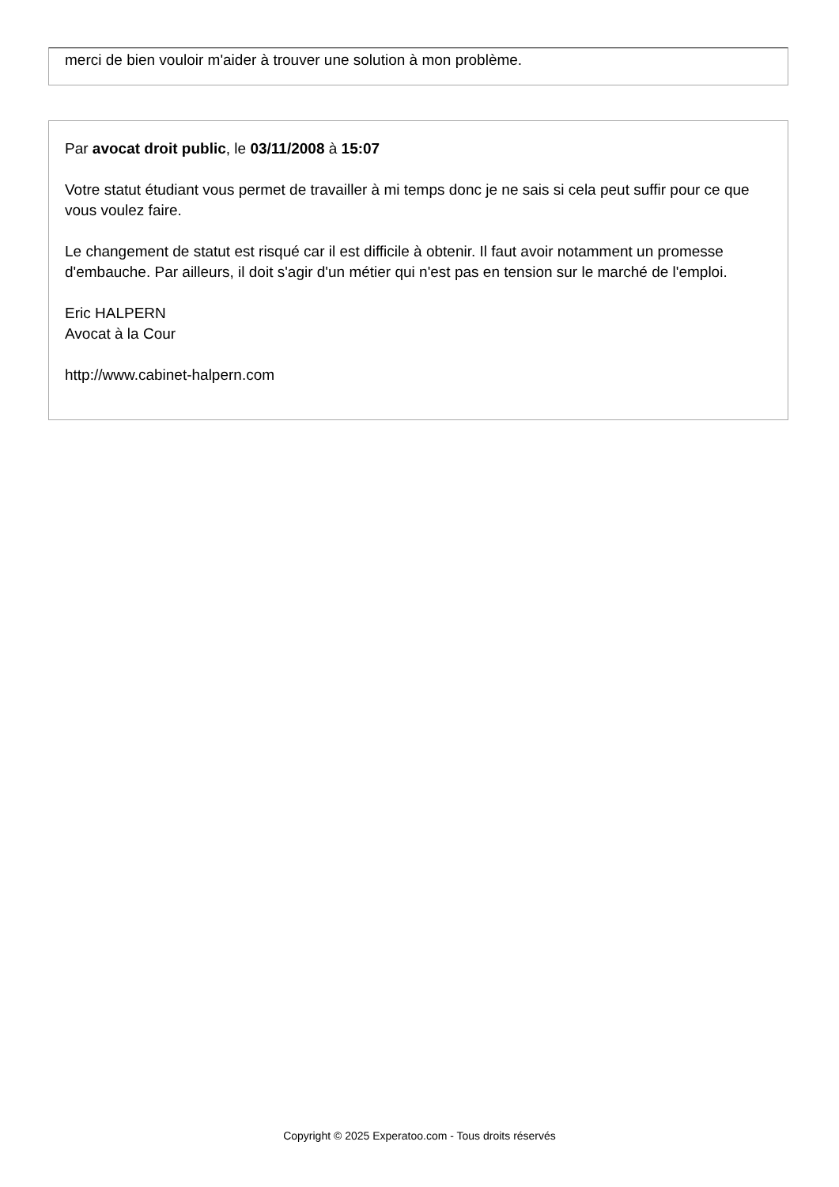merci de bien vouloir m'aider à trouver une solution à mon problème.
Par avocat droit public, le 03/11/2008 à 15:07
Votre statut étudiant vous permet de travailler à mi temps donc je ne sais si cela peut suffir pour ce que vous voulez faire.
Le changement de statut est risqué car il est difficile à obtenir. Il faut avoir notamment un promesse d'embauche. Par ailleurs, il doit s'agir d'un métier qui n'est pas en tension sur le marché de l'emploi.
Eric HALPERN
Avocat à la Cour
http://www.cabinet-halpern.com
Copyright © 2025 Experatoo.com - Tous droits réservés